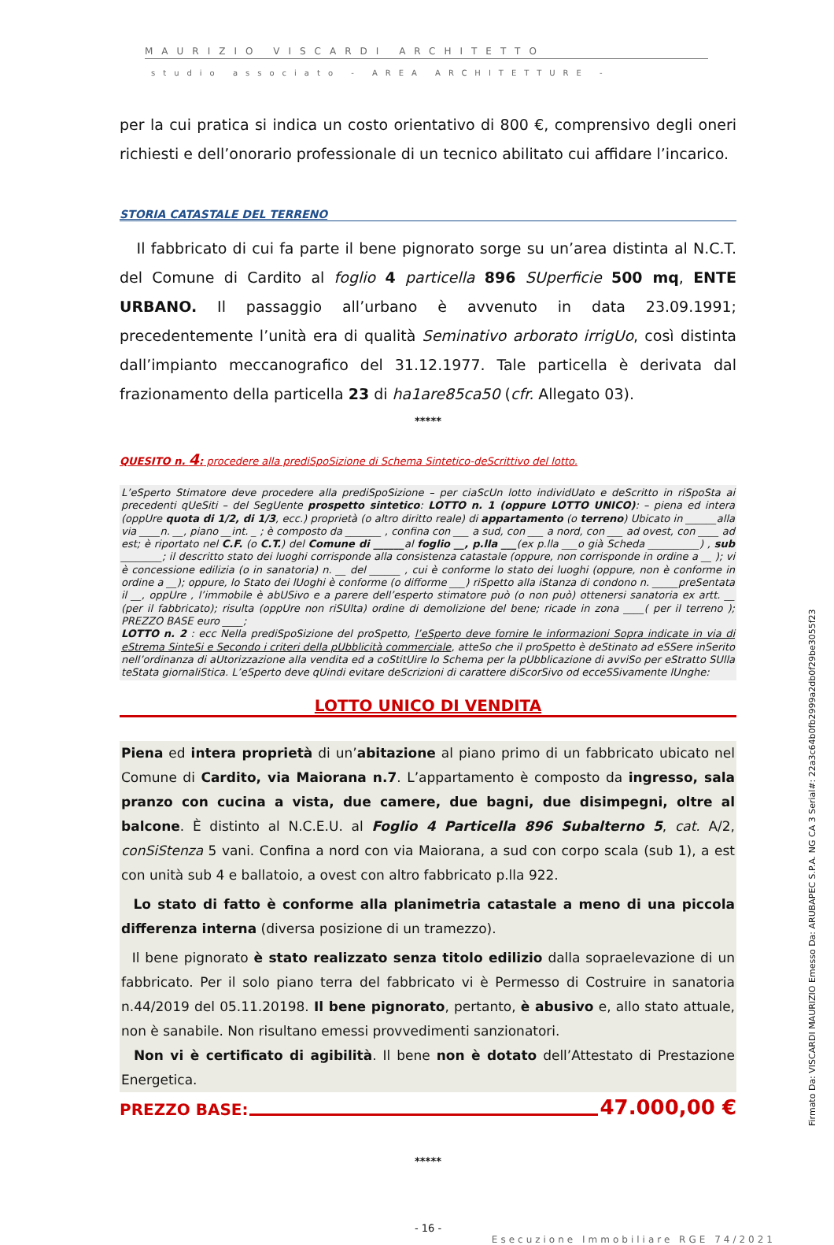MAURIZIO VISCARDI ARCHITETTO
studio associato - AREA ARCHITETTURE -
per la cui pratica si indica un costo orientativo di 800 €, comprensivo degli oneri richiesti e dell’onorario professionale di un tecnico abilitato cui affidare l’incarico.
STORIA CATASTALE DEL TERRENO
Il fabbricato di cui fa parte il bene pignorato sorge su un’area distinta al N.C.T. del Comune di Cardito al foglio 4 particella 896 SUperficie 500 mq, ENTE URBANO. Il passaggio all’urbano è avvenuto in data 23.09.1991; precedentemente l’unità era di qualità Seminativo arborato irrigUo, così distinta dall’impianto meccanografico del 31.12.1977. Tale particella è derivata dal frazionamento della particella 23 di ha1are85ca50 (cfr. Allegato 03).
*****
QUESITO n. 4: procedere alla prediSpoSizione di Schema Sintetico-deScrittivo del lotto.
L’eSperto Stimatore deve procedere alla prediSpoSizione – per ciaScUn lotto individUato e deScritto in riSpoSta ai precedenti qUeSiti – del SegUente prospetto sintetico: LOTTO n. 1 (oppure LOTTO UNICO): – piena ed intera (oppUre quota di 1/2, di 1/3, ecc.) proprietà (o altro diritto reale) di appartamento (o terreno) Ubicato in ______alla via ____n. __, piano __int. _ ; è composto da _______ , confina con ___ a sud, con ___ a nord, con ___ ad ovest, con ____ ad est; è riportato nel C.F. (o C.T.) del Comune di ______al foglio __, p.lla ___(ex p.lla ___o già Scheda __________) , sub ________; il descritto stato dei luoghi corrisponde alla consistenza catastale (oppure, non corrisponde in ordine a __ ); vi è concessione edilizia (o in sanatoria) n. __ del ______ , cui è conforme lo stato dei luoghi (oppure, non è conforme in ordine a __); oppure, lo Stato dei lUoghi è conforme (o difforme ___) riSpetto alla iStanza di condono n. _____preSentata il __, oppUre , l’immobile è abUSivo e a parere dell’esperto stimatore può (o non può) ottenersi sanatoria ex artt. __ (per il fabbricato); risulta (oppUre non riSUlta) ordine di demolizione del bene; ricade in zona ____( per il terreno ); PREZZO BASE euro ____;
LOTTO n. 2 : ecc Nella prediSpoSizione del proSpetto, l’eSperto deve fornire le informazioni Sopra indicate in via di eStrema SinteSi e Secondo i criteri della pUbblicità commerciale, atteSo che il proSpetto è deStinato ad eSSere inSerito nell’ordinanza di aUtorizzazione alla vendita ed a coStitUire lo Schema per la pUbblicazione di avviSo per eStratto SUlla teStata giornaliStica. L’eSperto deve qUindi evitare deScrizioni di carattere diScorSivo od ecceSSivamente lUnghe:
LOTTO UNICO DI VENDITA
Piena ed intera proprietà di un’abitazione al piano primo di un fabbricato ubicato nel Comune di Cardito, via Maiorana n.7. L’appartamento è composto da ingresso, sala pranzo con cucina a vista, due camere, due bagni, due disimpegni, oltre al balcone. È distinto al N.C.E.U. al Foglio 4 Particella 896 Subalterno 5, cat. A/2, conSiStenza 5 vani. Confina a nord con via Maiorana, a sud con corpo scala (sub 1), a est con unità sub 4 e ballatoio, a ovest con altro fabbricato p.lla 922.
Lo stato di fatto è conforme alla planimetria catastale a meno di una piccola differenza interna (diversa posizione di un tramezzo).
Il bene pignorato è stato realizzato senza titolo edilizio dalla sopraelevazione di un fabbricato. Per il solo piano terra del fabbricato vi è Permesso di Costruire in sanatoria n.44/2019 del 05.11.20198. Il bene pignorato, pertanto, è abusivo e, allo stato attuale, non è sanabile. Non risultano emessi provvedimenti sanzionatori.
Non vi è certificato di agibilità. Il bene non è dotato dell’Attestato di Prestazione Energetica.
PREZZO BASE: 47.000,00 €
*****
- 16 -
Esecuzione Immobiliare RGE 74/2021
Firmato Da: VISCARDI MAURIZIO Emesso Da: ARUBAPEC S.P.A. NG CA 3 Serial#: 22a3c64b0fb2999a2db0f29be3055f23